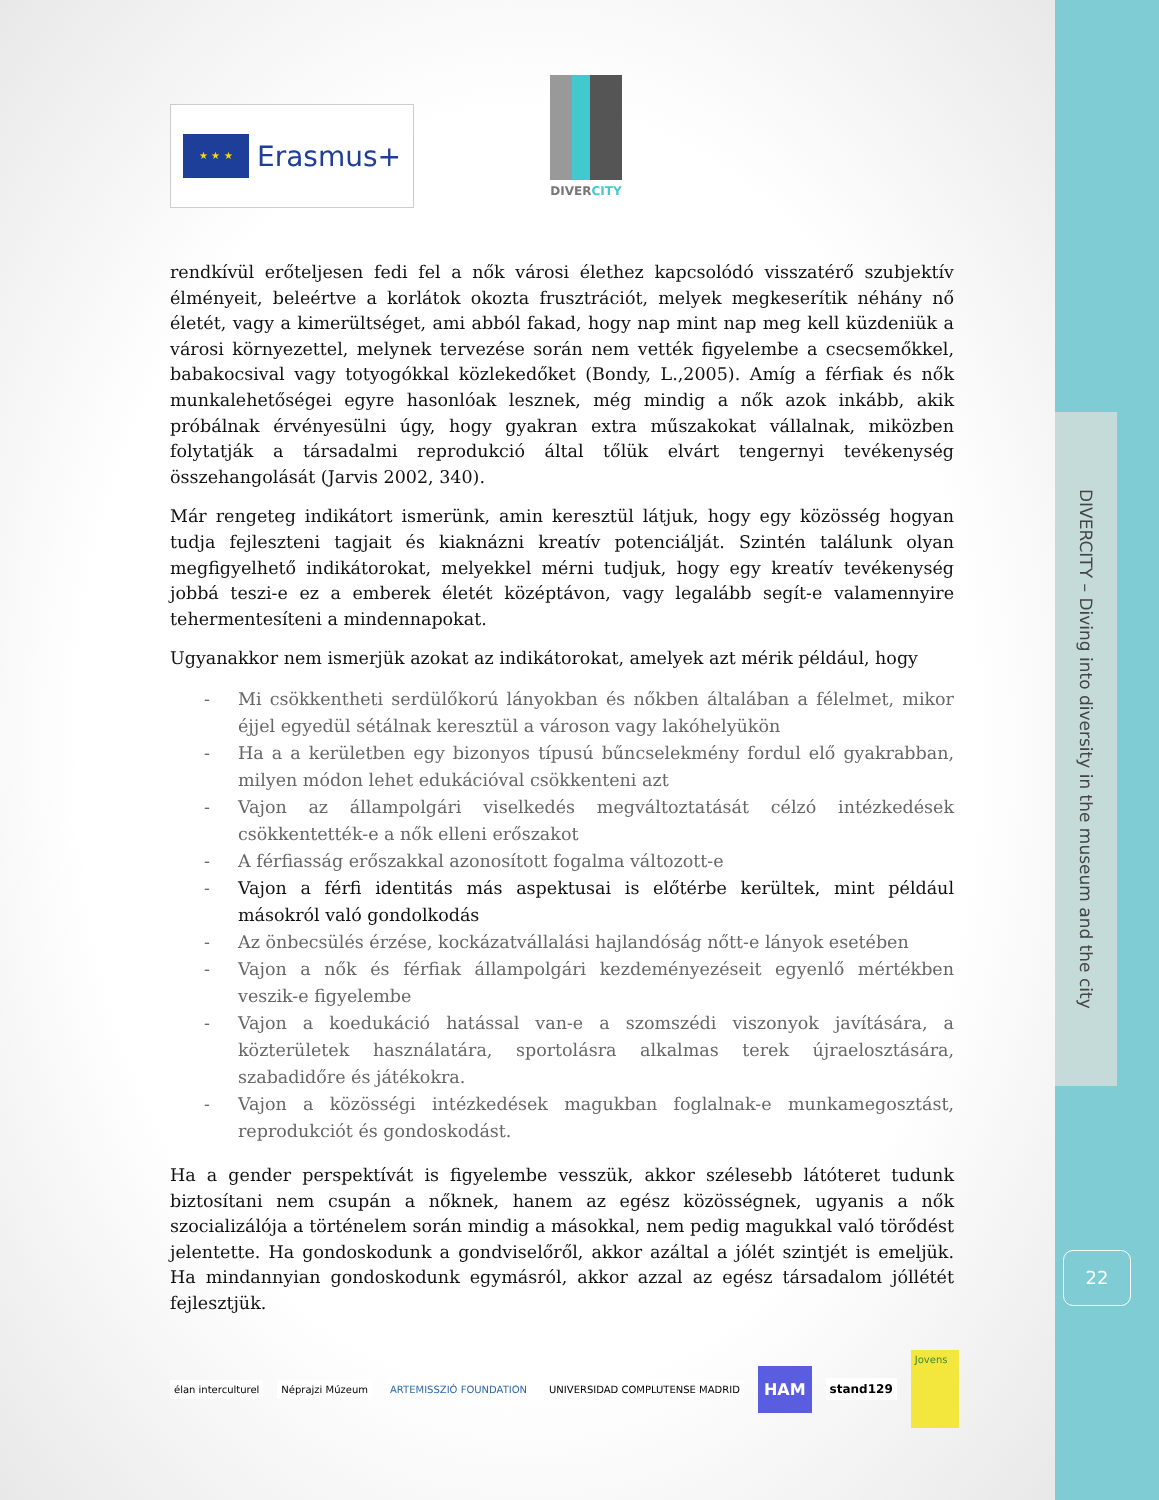★ ★ ★
Erasmus+
DIVER CITY
rendkívül erőteljesen fedi fel a nők városi élethez kapcsolódó visszatérő szubjektív élményeit, beleértve a korlátok okozta frusztrációt, melyek megkeserítik néhány nő életét, vagy a kimerültséget, ami abból fakad, hogy nap mint nap meg kell küzdeniük a városi környezettel, melynek tervezése során nem vették figyelembe a csecsemőkkel, babakocsival vagy totyogókkal közlekedőket (Bondy, L.,2005). Amíg a férfiak és nők munkalehetőségei egyre hasonlóak lesznek, még mindig a nők azok inkább, akik próbálnak érvényesülni úgy, hogy gyakran extra műszakokat vállalnak, miközben folytatják a társadalmi reprodukció által tőlük elvárt tengernyi tevékenység összehangolását (Jarvis 2002, 340).
Már rengeteg indikátort ismerünk, amin keresztül látjuk, hogy egy közösség hogyan tudja fejleszteni tagjait és kiaknázni kreatív potenciálját. Szintén találunk olyan megfigyelhető indikátorokat, melyekkel mérni tudjuk, hogy egy kreatív tevékenység jobbá teszi-e ez a emberek életét középtávon, vagy legalább segít-e valamennyire tehermentesíteni a mindennapokat.
Ugyanakkor nem ismerjük azokat az indikátorokat, amelyek azt mérik például, hogy
- Mi csökkentheti serdülőkorú lányokban és nőkben általában a félelmet, mikor éjjel egyedül sétálnak keresztül a városon vagy lakóhelyükön
- Ha a a kerületben egy bizonyos típusú bűncselekmény fordul elő gyakrabban, milyen módon lehet edukációval csökkenteni azt
- Vajon az állampolgári viselkedés megváltoztatását célzó intézkedések csökkentették-e a nők elleni erőszakot
- A férfiasság erőszakkal azonosított fogalma változott-e
- Vajon a férfi identitás más aspektusai is előtérbe kerültek, mint például másokról való gondolkodás
- Az önbecsülés érzése, kockázatvállalási hajlandóság nőtt-e lányok esetében
- Vajon a nők és férfiak állampolgári kezdeményezéseit egyenlő mértékben veszik-e figyelembe
- Vajon a koedukáció hatással van-e a szomszédi viszonyok javítására, a közterületek használatára, sportolásra alkalmas terek újraelosztására, szabadidőre és játékokra.
- Vajon a közösségi intézkedések magukban foglalnak-e munkamegosztást, reprodukciót és gondoskodást.
Ha a gender perspektívát is figyelembe vesszük, akkor szélesebb látóteret tudunk biztosítani nem csupán a nőknek, hanem az egész közösségnek, ugyanis a nők szocializálója a történelem során mindig a másokkal, nem pedig magukkal való törődést jelentette. Ha gondoskodunk a gondviselőről, akkor azáltal a jólét szintjét is emeljük. Ha mindannyian gondoskodunk egymásról, akkor azzal az egész társadalom jóllétét fejlesztjük.
élan interculturel Néprajzi Múzeum ARTEMISSZIÓ FOUNDATION UNIVERSIDAD COMPLUTENSE MADRID
HAM
stand129
Jovens
DIVERCITY – Diving into diversity in the museum and the city
22